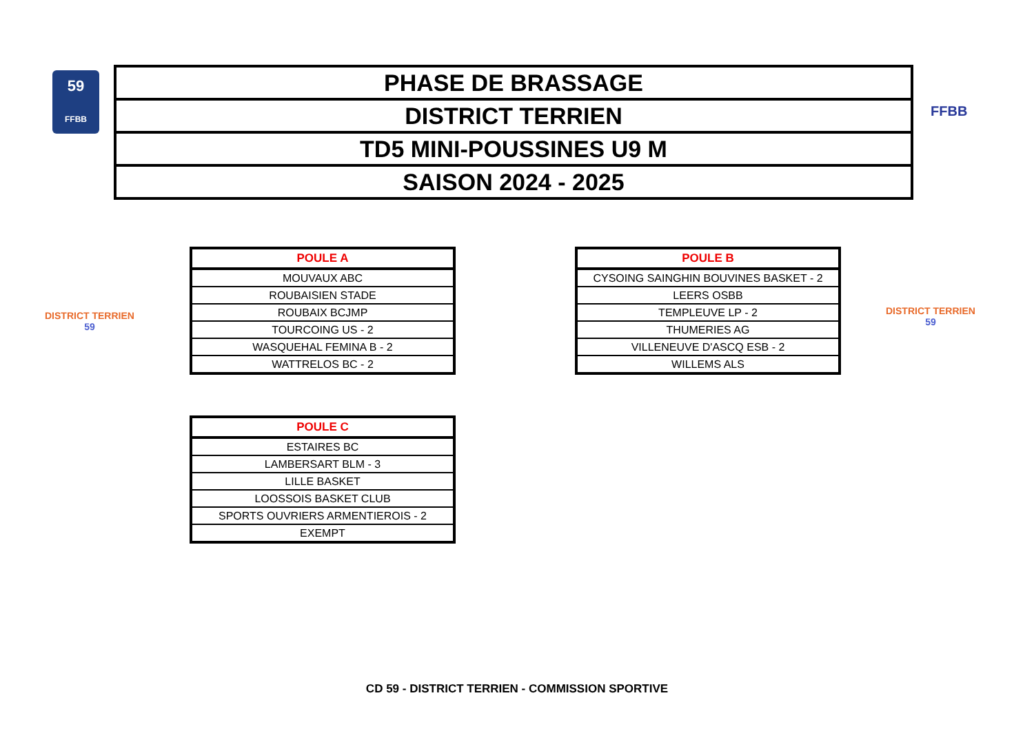59
FFBB
| PHASE DE BRASSAGE |
| DISTRICT TERRIEN |
| TD5 MINI-POUSSINES U9 M |
| SAISON 2024 - 2025 |
FFBB
DISTRICT TERRIEN
59
DISTRICT TERRIEN
59
| POULE A |
| --- |
| MOUVAUX ABC |
| ROUBAISIEN STADE |
| ROUBAIX BCJMP |
| TOURCOING US - 2 |
| WASQUEHAL FEMINA B - 2 |
| WATTRELOS BC - 2 |
| POULE B |
| --- |
| CYSOING SAINGHIN BOUVINES BASKET - 2 |
| LEERS OSBB |
| TEMPLEUVE LP - 2 |
| THUMERIES AG |
| VILLENEUVE D'ASCQ ESB - 2 |
| WILLEMS ALS |
| POULE C |
| --- |
| ESTAIRES BC |
| LAMBERSART BLM - 3 |
| LILLE BASKET |
| LOOSSOIS BASKET CLUB |
| SPORTS OUVRIERS ARMENTIEROIS - 2 |
| EXEMPT |
CD 59 - DISTRICT TERRIEN - COMMISSION SPORTIVE